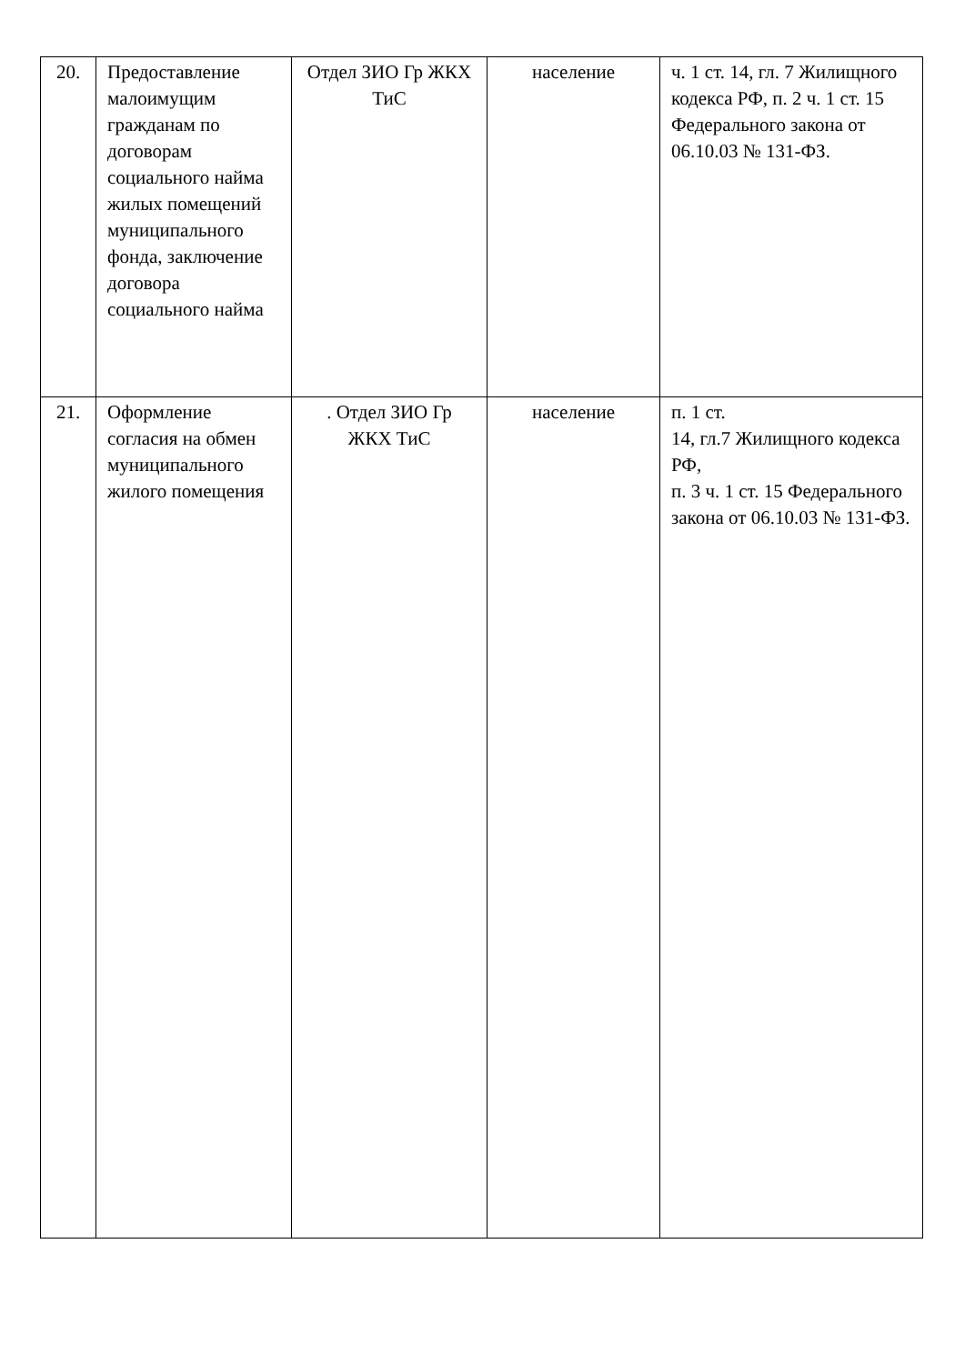| 20. | Предоставление малоимущим гражданам по договорам социального найма жилых помещений муниципального фонда, заключение договора социального найма | Отдел ЗИО Гр ЖКХ ТиС | население | ч. 1 ст. 14, гл. 7 Жилищного кодекса РФ, п. 2 ч. 1 ст. 15 Федерального закона от 06.10.03 № 131-ФЗ. |
| 21. | Оформление согласия на обмен муниципального жилого помещения | . Отдел ЗИО Гр ЖКХ ТиС | население | п. 1 ст. 14, гл.7 Жилищного кодекса РФ, п. 3 ч. 1 ст. 15 Федерального закона от 06.10.03 № 131-ФЗ. |